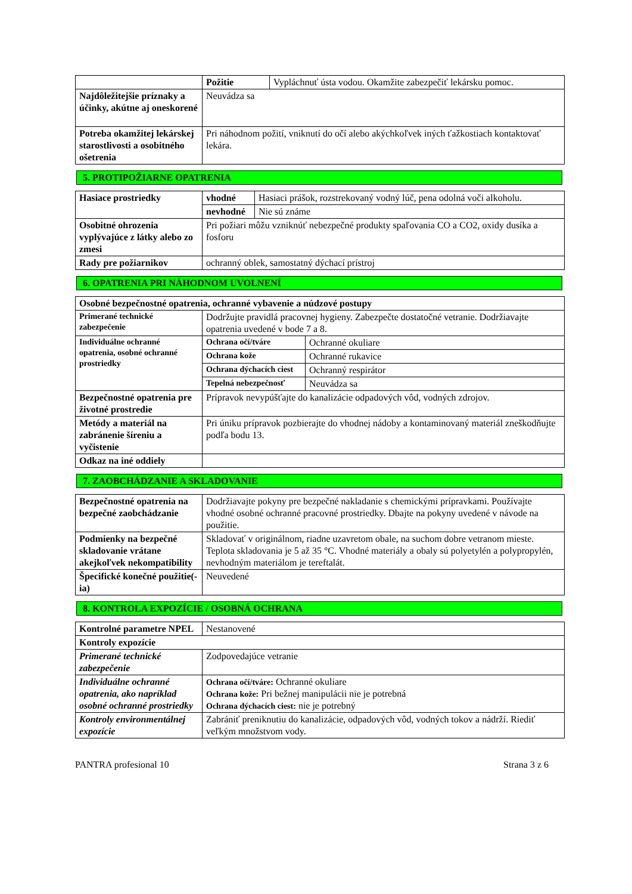| | Požitie | Vypláchnuť ústa vodou. Okamžite zabezpečiť lekársku pomoc. |
| Najdôležitejšie príznaky a účinky, akútne aj oneskorené | Neuvádza sa | |
| Potreba okamžitej lekárskej starostlivosti a osobitného ošetrenia | Pri náhodnom požití, vniknutí do očí alebo akýchkoľvek iných ťažkostiach kontaktovať lekára. | |
5. PROTIPOŽIARNE OPATRENIA
| Hasiace prostriedky | vhodné | Hasiaci prášok, rozstrekovaný vodný lúč, pena odolná voči alkoholu. |
| | nevhodné | Nie sú známe |
| Osobitné ohrozenia vyplývajúce z látky alebo zo zmesi | Pri požiari môžu vzniknúť nebezpečné produkty spaľovania CO a CO2, oxidy dusíka a fosforu | |
| Rady pre požiarnikov | ochranný oblek, samostatný dýchací prístroj | |
6. OPATRENIA PRI NÁHODNOM UVOLNENÍ
| Osobné bezpečnostné opatrenia, ochranné vybavenie a núdzové postupy | | |
| Primerané technické zabezpečenie | Dodržujte pravidlá pracovnej hygieny. Zabezpečte dostatočné vetranie. Dodržiavajte opatrenia uvedené v bode 7 a 8. | |
| Individuálne ochranné opatrenia, osobné ochranné prostriedky | Ochrana očí/tváre | Ochranné okuliare |
| | Ochrana kože | Ochranné rukavice |
| | Ochrana dýchacích ciest | Ochranný respirátor |
| | Tepelná nebezpečnosť | Neuvádza sa |
| Bezpečnostné opatrenia pre životné prostredie | Prípravok nevypúšťajte do kanalizácie odpadových vôd, vodných zdrojov. | |
| Metódy a materiál na zabránenie šíreniu a vyčistenie | Pri úniku prípravok pozbierajte do vhodnej nádoby a kontaminovaný materiál zneškodňujte podľa bodu 13. | |
| Odkaz na iné oddiely | | |
7. ZAOBCHÁDZANIE A SKLADOVANIE
| Bezpečnostné opatrenia na bezpečné zaobchádzanie | Dodržiavajte pokyny pre bezpečné nakladanie s chemickými prípravkami. Používajte vhodné osobné ochranné pracovné prostriedky. Dbajte na pokyny uvedené v návode na použitie. |
| Podmienky na bezpečné skladovanie vrátane akejkoľvek nekompatibility | Skladovať v originálnom, riadne uzavretom obale, na suchom dobre vetranom mieste. Teplota skladovania je 5 až 35 °C. Vhodné materiály a obaly sú polyetylén a polypropylén, nevhodným materiálom je tereftalát. |
| Špecifické konečné použitie(-ia) | Neuvedené |
8. KONTROLA EXPOZÍCIE / OSOBNÁ OCHRANA
| Kontrolné parametre NPEL | Nestanovené |
| Kontroly expozície | |
| Primerané technické zabezpečenie | Zodpovedajúce vetranie |
| Individuálne ochranné opatrenia, ako napríklad osobné ochranné prostriedky | Ochrana očí/tváre: Ochranné okuliare Ochrana kože: Pri bežnej manipulácii nie je potrebná Ochrana dýchacích ciest: nie je potrebný |
| Kontroly environmentálnej expozície | Zabrániť preniknutiu do kanalizácie, odpadových vôd, vodných tokov a nádrží. Riediť veľkým množstvom vody. |
PANTRA profesional 10 Strana 3 z 6